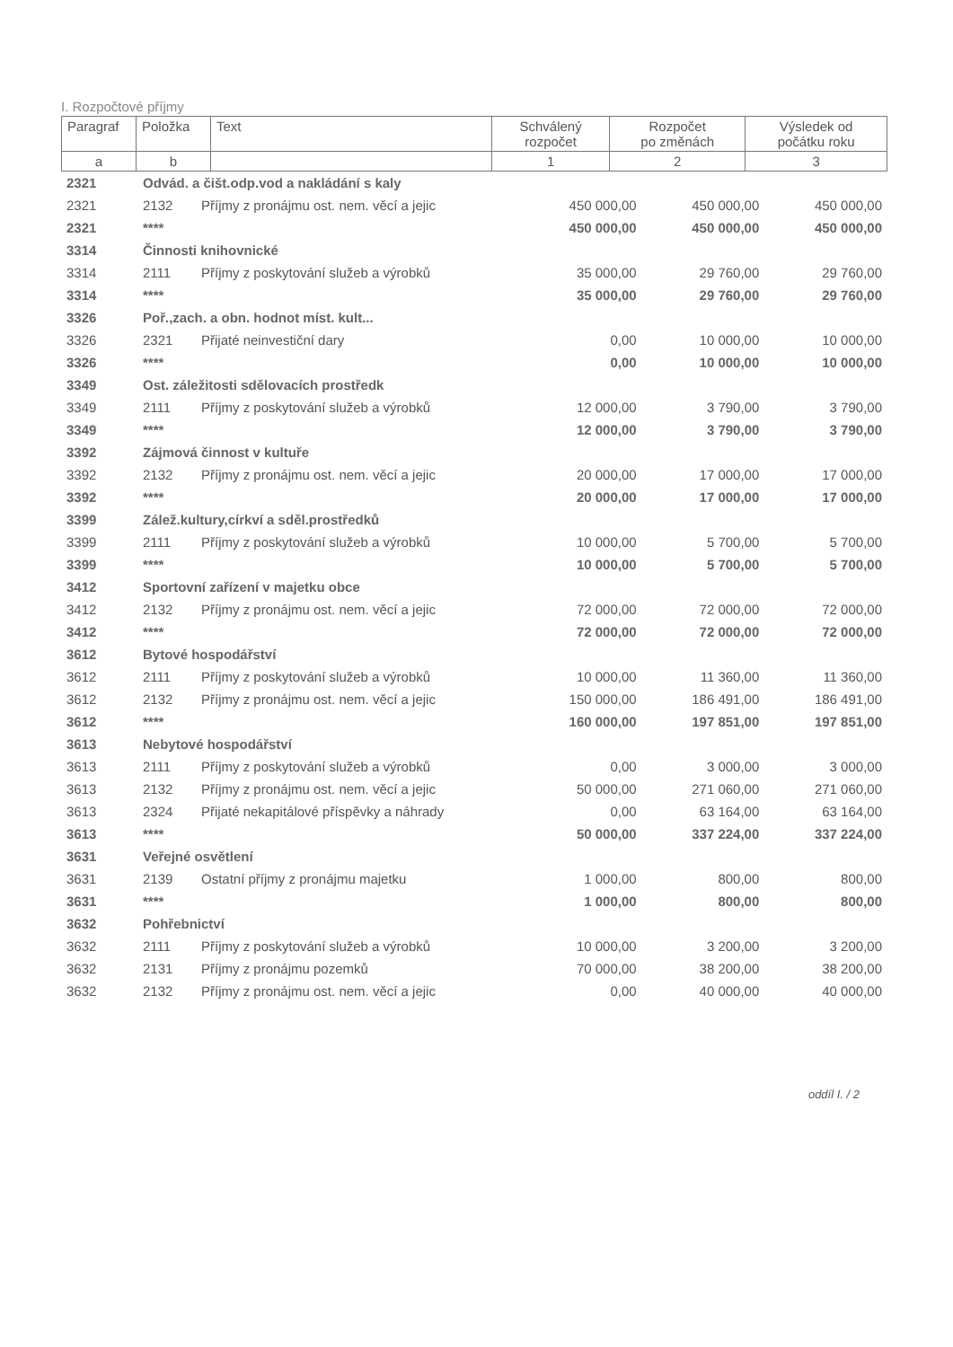I. Rozpočtové příjmy
| Paragraf | Položka | Text | Schválený rozpočet | Rozpočet po změnách | Výsledek od počátku roku |
| a | b | | 1 | 2 | 3 |
| 2321 | Odvád. a čišt.odp.vod a nakládání s kaly | | | | |
| 2321 | 2132 | Příjmy z pronájmu ost. nem. věcí a jejic | 450 000,00 | 450 000,00 | 450 000,00 |
| 2321 | **** | | 450 000,00 | 450 000,00 | 450 000,00 |
| 3314 | Činnosti knihovnické | | | | |
| 3314 | 2111 | Příjmy z poskytování služeb a výrobků | 35 000,00 | 29 760,00 | 29 760,00 |
| 3314 | **** | | 35 000,00 | 29 760,00 | 29 760,00 |
| 3326 | Poř.,zach. a obn. hodnot míst. kult... | | | | |
| 3326 | 2321 | Přijaté neinvestiční dary | 0,00 | 10 000,00 | 10 000,00 |
| 3326 | **** | | 0,00 | 10 000,00 | 10 000,00 |
| 3349 | Ost. záležitosti sdělovacích prostředk | | | | |
| 3349 | 2111 | Příjmy z poskytování služeb a výrobků | 12 000,00 | 3 790,00 | 3 790,00 |
| 3349 | **** | | 12 000,00 | 3 790,00 | 3 790,00 |
| 3392 | Zájmová činnost v kultuře | | | | |
| 3392 | 2132 | Příjmy z pronájmu ost. nem. věcí a jejic | 20 000,00 | 17 000,00 | 17 000,00 |
| 3392 | **** | | 20 000,00 | 17 000,00 | 17 000,00 |
| 3399 | Zálež.kultury,církví a sděl.prostředků | | | | |
| 3399 | 2111 | Příjmy z poskytování služeb a výrobků | 10 000,00 | 5 700,00 | 5 700,00 |
| 3399 | **** | | 10 000,00 | 5 700,00 | 5 700,00 |
| 3412 | Sportovní zařízení v majetku obce | | | | |
| 3412 | 2132 | Příjmy z pronájmu ost. nem. věcí a jejic | 72 000,00 | 72 000,00 | 72 000,00 |
| 3412 | **** | | 72 000,00 | 72 000,00 | 72 000,00 |
| 3612 | Bytové hospodářství | | | | |
| 3612 | 2111 | Příjmy z poskytování služeb a výrobků | 10 000,00 | 11 360,00 | 11 360,00 |
| 3612 | 2132 | Příjmy z pronájmu ost. nem. věcí a jejic | 150 000,00 | 186 491,00 | 186 491,00 |
| 3612 | **** | | 160 000,00 | 197 851,00 | 197 851,00 |
| 3613 | Nebytové hospodářství | | | | |
| 3613 | 2111 | Příjmy z poskytování služeb a výrobků | 0,00 | 3 000,00 | 3 000,00 |
| 3613 | 2132 | Příjmy z pronájmu ost. nem. věcí a jejic | 50 000,00 | 271 060,00 | 271 060,00 |
| 3613 | 2324 | Přijaté nekapitálové příspěvky a náhrady | 0,00 | 63 164,00 | 63 164,00 |
| 3613 | **** | | 50 000,00 | 337 224,00 | 337 224,00 |
| 3631 | Veřejné osvětlení | | | | |
| 3631 | 2139 | Ostatní příjmy z pronájmu majetku | 1 000,00 | 800,00 | 800,00 |
| 3631 | **** | | 1 000,00 | 800,00 | 800,00 |
| 3632 | Pohřebnictví | | | | |
| 3632 | 2111 | Příjmy z poskytování služeb a výrobků | 10 000,00 | 3 200,00 | 3 200,00 |
| 3632 | 2131 | Příjmy z pronájmu pozemků | 70 000,00 | 38 200,00 | 38 200,00 |
| 3632 | 2132 | Příjmy z pronájmu ost. nem. věcí a jejic | 0,00 | 40 000,00 | 40 000,00 |
oddíl I. / 2